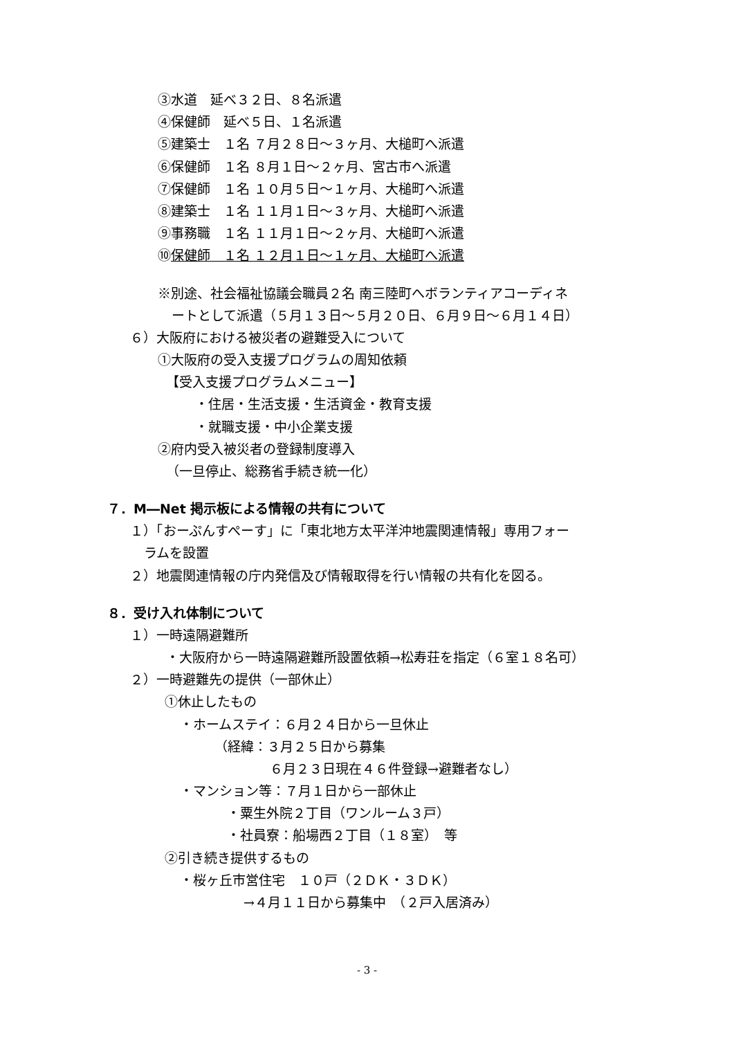③水道　延べ３２日、８名派遣
④保健師　延べ５日、１名派遣
⑤建築士　１名 ７月２８日～３ヶ月、大槌町へ派遣
⑥保健師　１名 ８月１日～２ヶ月、宮古市へ派遣
⑦保健師　１名 １０月５日～１ヶ月、大槌町へ派遣
⑧建築士　１名 １１月１日～３ヶ月、大槌町へ派遣
⑨事務職　１名 １１月１日～２ヶ月、大槌町へ派遣
⑩保健師　１名 １２月１日～１ヶ月、大槌町へ派遣
※別途、社会福祉協議会職員２名 南三陸町へボランティアコーディネ
ートとして派遣（５月１３日～５月２０日、６月９日～６月１４日）
６）大阪府における被災者の避難受入について
①大阪府の受入支援プログラムの周知依頼
【受入支援プログラムメニュー】
・住居・生活支援・生活資金・教育支援
・就職支援・中小企業支援
②府内受入被災者の登録制度導入
（一旦停止、総務省手続き統一化）
７．M―Net 掲示板による情報の共有について
１）「おーぷんすぺーす」に「東北地方太平洋沖地震関連情報」専用フォー
ラムを設置
２）地震関連情報の庁内発信及び情報取得を行い情報の共有化を図る。
８．受け入れ体制について
１）一時遠隔避難所
・大阪府から一時遠隔避難所設置依頼→松寿荘を指定（６室１８名可）
２）一時避難先の提供（一部休止）
①休止したもの
・ホームステイ：６月２４日から一旦休止
（経緯：３月２５日から募集
６月２３日現在４６件登録→避難者なし）
・マンション等：７月１日から一部休止
・粟生外院２丁目（ワンルーム３戸）
・社員寮：船場西２丁目（１８室）　等
②引き続き提供するもの
・桜ヶ丘市営住宅　１０戸（２ＤＫ・３ＤＫ）
→４月１１日から募集中　（２戸入居済み）
- 3 -